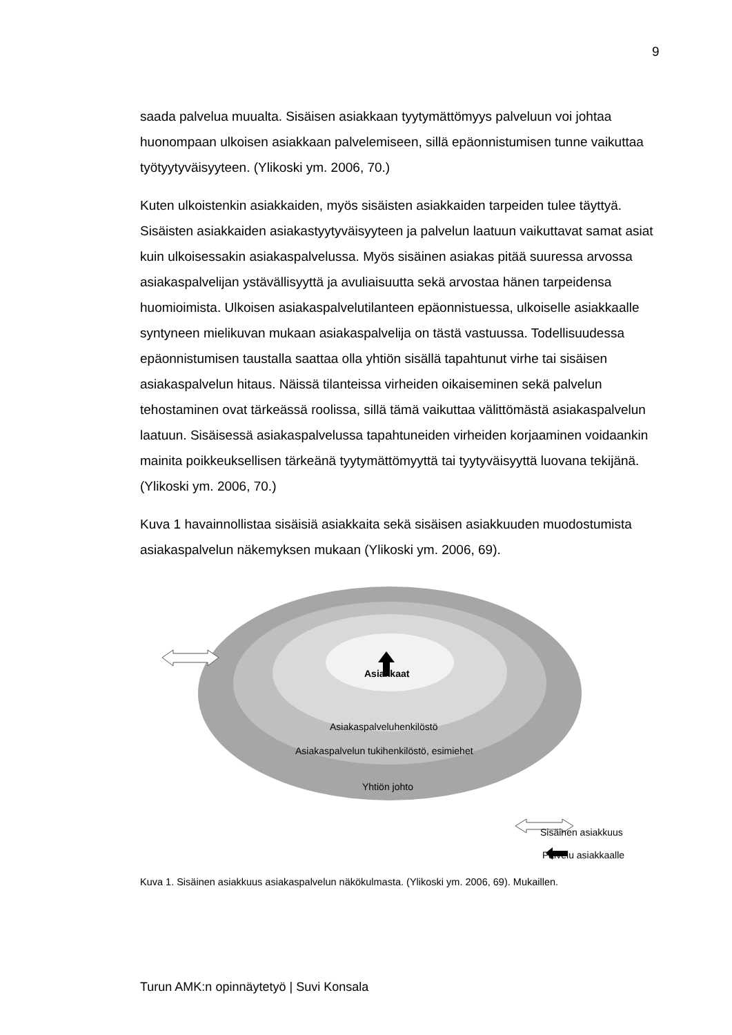9
saada palvelua muualta. Sisäisen asiakkaan tyytymättömyys palveluun voi johtaa huonompaan ulkoisen asiakkaan palvelemiseen, sillä epäonnistumisen tunne vaikuttaa työtyytyväisyyteen. (Ylikoski ym. 2006, 70.)
Kuten ulkoistenkin asiakkaiden, myös sisäisten asiakkaiden tarpeiden tulee täyttyä. Sisäisten asiakkaiden asiakastyytyväisyyteen ja palvelun laatuun vaikuttavat samat asiat kuin ulkoisessakin asiakaspalvelussa. Myös sisäinen asiakas pitää suuressa arvossa asiakaspalvelijan ystävällisyyttä ja avuliaisuutta sekä arvostaa hänen tarpeidensa huomioimista. Ulkoisen asiakaspalvelutilanteen epäonnistuessa, ulkoiselle asiakkaalle syntyneen mielikuvan mukaan asiakaspalvelija on tästä vastuussa. Todellisuudessa epäonnistumisen taustalla saattaa olla yhtiön sisällä tapahtunut virhe tai sisäisen asiakaspalvelun hitaus. Näissä tilanteissa virheiden oikaiseminen sekä palvelun tehostaminen ovat tärkeässä roolissa, sillä tämä vaikuttaa välittömästä asiakaspalvelun laatuun. Sisäisessä asiakaspalvelussa tapahtuneiden virheiden korjaaminen voidaankin mainita poikkeuksellisen tärkeänä tyytymättömyyttä tai tyytyväisyyttä luovana tekijänä. (Ylikoski ym. 2006, 70.)
Kuva 1 havainnollistaa sisäisiä asiakkaita sekä sisäisen asiakkuuden muodostumista asiakaspalvelun näkemyksen mukaan (Ylikoski ym. 2006, 69).
Asiakkaat
Asiakaspalveluhenkilöstö
Asiakaspalvelun tukihenkilöstö, esimiehet
Yhtiön johto
Sisäinen asiakkuus
Palvelu asiakkaalle
Kuva 1. Sisäinen asiakkuus asiakaspalvelun näkökulmasta. (Ylikoski ym. 2006, 69). Mukaillen.
Turun AMK:n opinnäytetyö | Suvi Konsala